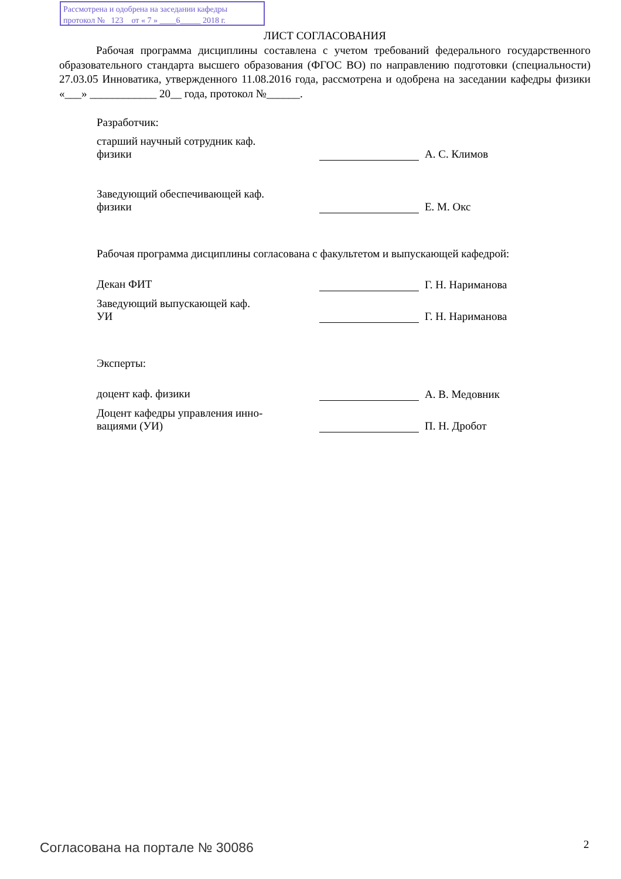Рассмотрена и одобрена на заседании кафедры
протокол № 123 от « 7 » ____6_____ 2018 г.
ЛИСТ СОГЛАСОВАНИЯ
Рабочая программа дисциплины составлена с учетом требований федерального государственного образовательного стандарта высшего образования (ФГОС ВО) по направлению подготовки (специальности) 27.03.05 Инноватика, утвержденного 11.08.2016 года, рассмотрена и одобрена на заседании кафедры физики «___» ____________ 20__ года, протокол №______.
Разработчик:
старший научный сотрудник каф.
физики
А. С. Климов
Заведующий обеспечивающей каф.
физики
Е. М. Окс
Рабочая программа дисциплины согласована с факультетом и выпускающей кафедрой:
Декан ФИТ Г. Н. Нариманова
Заведующий выпускающей каф.
УИ
Г. Н. Нариманова
Эксперты:
доцент каф. физики А. В. Медовник
Доцент кафедры управления инно-
вациями (УИ)
П. Н. Дробот
Согласована на портале № 30086 2